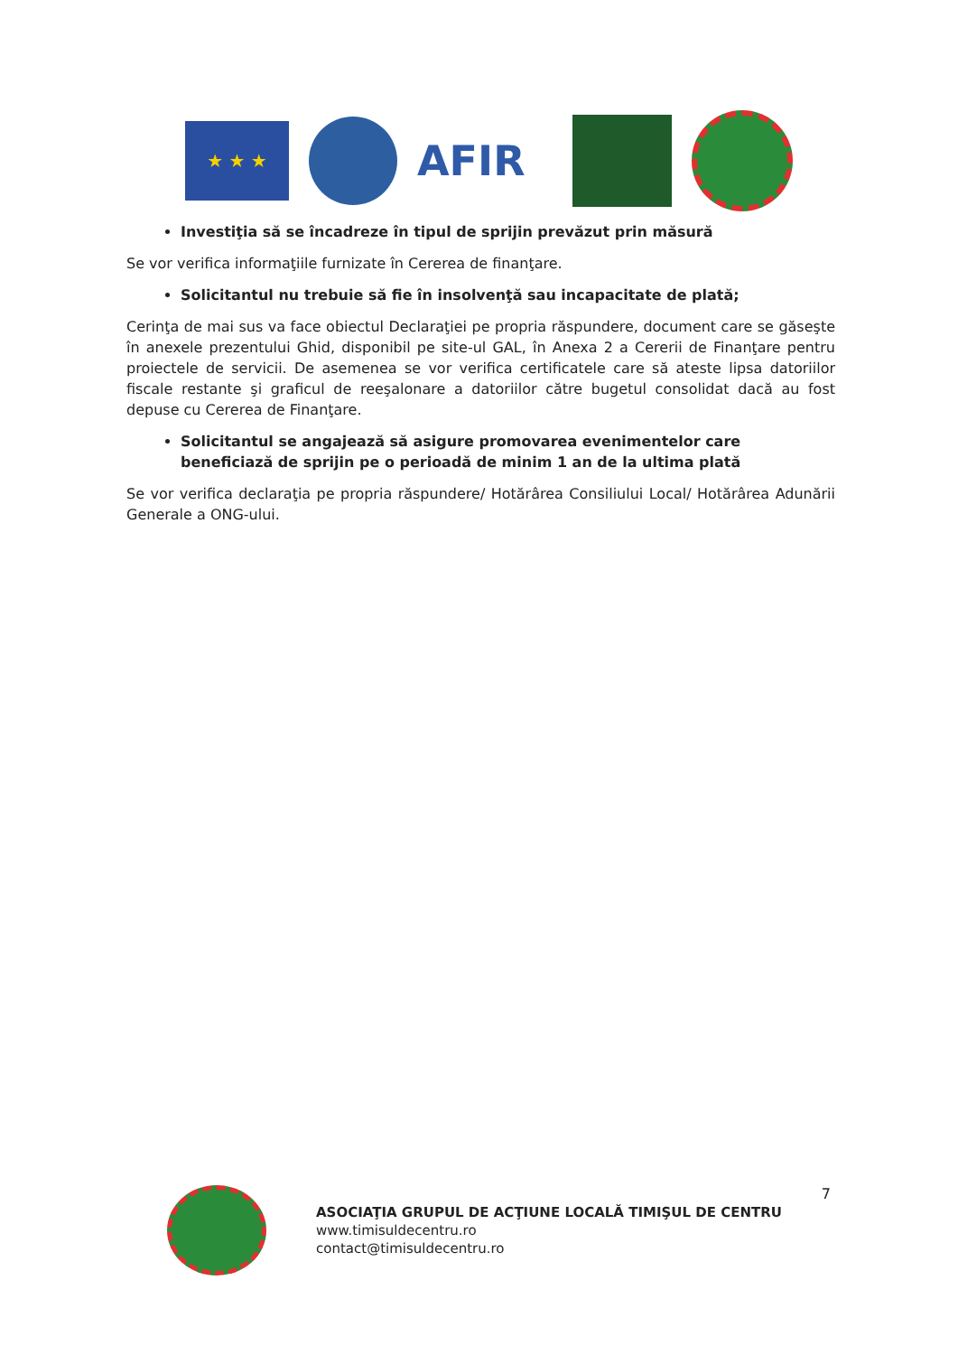★ ★ ★
AFIR
Investiţia să se încadreze în tipul de sprijin prevăzut prin măsură
Se vor verifica informaţiile furnizate în Cererea de finanţare.
Solicitantul nu trebuie să fie în insolvenţă sau incapacitate de plată;
Cerinţa de mai sus va face obiectul Declaraţiei pe propria răspundere, document care se găseşte în anexele prezentului Ghid, disponibil pe site-ul GAL, în Anexa 2 a Cererii de Finanţare pentru proiectele de servicii. De asemenea se vor verifica certificatele care să ateste lipsa datoriilor fiscale restante şi graficul de reeşalonare a datoriilor către bugetul consolidat dacă au fost depuse cu Cererea de Finanţare.
Solicitantul se angajează să asigure promovarea evenimentelor care beneficiază de sprijin pe o perioadă de minim 1 an de la ultima plată
Se vor verifica declaraţia pe propria răspundere/ Hotărârea Consiliului Local/ Hotărârea Adunării Generale a ONG-ului.
ASOCIAŢIA GRUPUL DE ACŢIUNE LOCALĂ TIMIŞUL DE CENTRU
www.timisuldecentru.ro
contact@timisuldecentru.ro
7